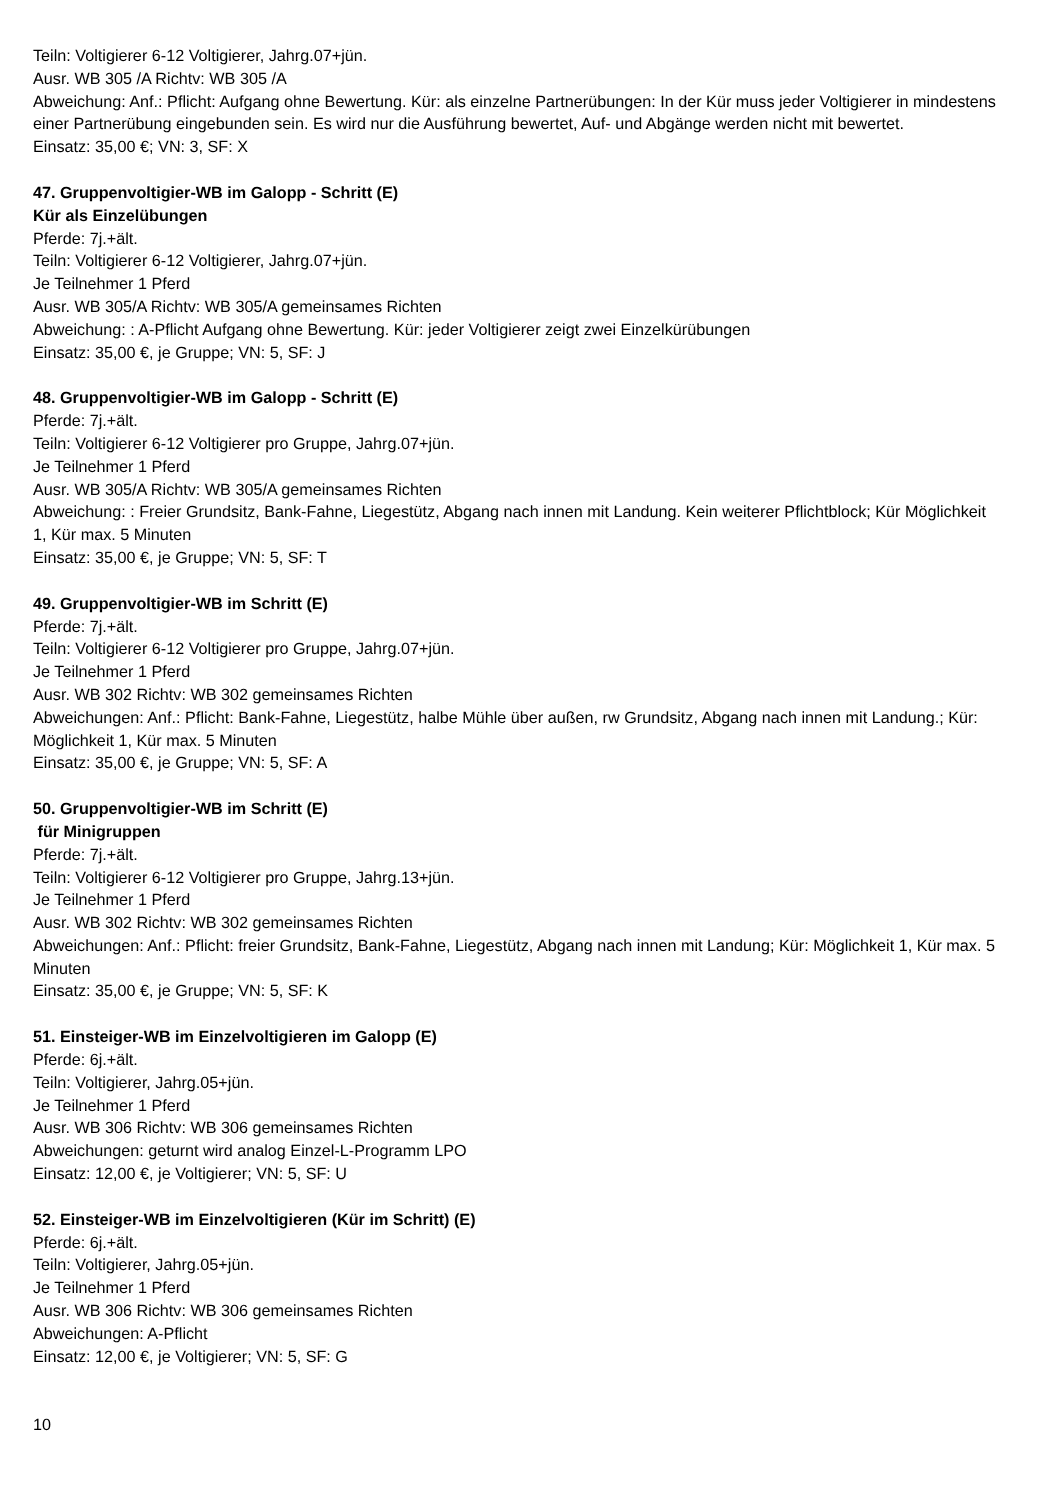Teiln: Voltigierer 6-12 Voltigierer, Jahrg.07+jün.
Ausr. WB 305 /A Richtv: WB 305 /A
Abweichung: Anf.: Pflicht: Aufgang ohne Bewertung. Kür: als einzelne Partnerübungen: In der Kür muss jeder Voltigierer in mindestens einer Partnerübung eingebunden sein. Es wird nur die Ausführung bewertet, Auf- und Abgänge werden nicht mit bewertet.
Einsatz: 35,00 €; VN: 3, SF: X
47. Gruppenvoltigier-WB im Galopp - Schritt (E)
Kür als Einzelübungen
Pferde: 7j.+ält.
Teiln: Voltigierer 6-12 Voltigierer, Jahrg.07+jün.
Je Teilnehmer 1 Pferd
Ausr. WB 305/A Richtv: WB 305/A gemeinsames Richten
Abweichung: : A-Pflicht Aufgang ohne Bewertung. Kür: jeder Voltigierer zeigt zwei Einzelkürübungen
Einsatz: 35,00 €, je Gruppe; VN: 5, SF: J
48. Gruppenvoltigier-WB im Galopp - Schritt (E)
Pferde: 7j.+ält.
Teiln: Voltigierer 6-12 Voltigierer pro Gruppe, Jahrg.07+jün.
Je Teilnehmer 1 Pferd
Ausr. WB 305/A Richtv: WB 305/A gemeinsames Richten
Abweichung: : Freier Grundsitz, Bank-Fahne, Liegestütz, Abgang nach innen mit Landung. Kein weiterer Pflichtblock; Kür Möglichkeit 1, Kür max. 5 Minuten
Einsatz: 35,00 €, je Gruppe; VN: 5, SF: T
49. Gruppenvoltigier-WB im Schritt (E)
Pferde: 7j.+ält.
Teiln: Voltigierer 6-12 Voltigierer pro Gruppe, Jahrg.07+jün.
Je Teilnehmer 1 Pferd
Ausr. WB 302 Richtv: WB 302 gemeinsames Richten
Abweichungen: Anf.: Pflicht: Bank-Fahne, Liegestütz, halbe Mühle über außen, rw Grundsitz, Abgang nach innen mit Landung.; Kür: Möglichkeit 1, Kür max. 5 Minuten
Einsatz: 35,00 €, je Gruppe; VN: 5, SF: A
50. Gruppenvoltigier-WB im Schritt (E)
für Minigruppen
Pferde: 7j.+ält.
Teiln: Voltigierer 6-12 Voltigierer pro Gruppe, Jahrg.13+jün.
Je Teilnehmer 1 Pferd
Ausr. WB 302 Richtv: WB 302 gemeinsames Richten
Abweichungen: Anf.: Pflicht: freier Grundsitz, Bank-Fahne, Liegestütz, Abgang nach innen mit Landung; Kür: Möglichkeit 1, Kür max. 5 Minuten
Einsatz: 35,00 €, je Gruppe; VN: 5, SF: K
51. Einsteiger-WB im Einzelvoltigieren im Galopp (E)
Pferde: 6j.+ält.
Teiln: Voltigierer, Jahrg.05+jün.
Je Teilnehmer 1 Pferd
Ausr. WB 306 Richtv: WB 306 gemeinsames Richten
Abweichungen: geturnt wird analog Einzel-L-Programm LPO
Einsatz: 12,00 €, je Voltigierer; VN: 5, SF: U
52. Einsteiger-WB im Einzelvoltigieren (Kür im Schritt) (E)
Pferde: 6j.+ält.
Teiln: Voltigierer, Jahrg.05+jün.
Je Teilnehmer 1 Pferd
Ausr. WB 306 Richtv: WB 306 gemeinsames Richten
Abweichungen: A-Pflicht
Einsatz: 12,00 €, je Voltigierer; VN: 5, SF: G
10